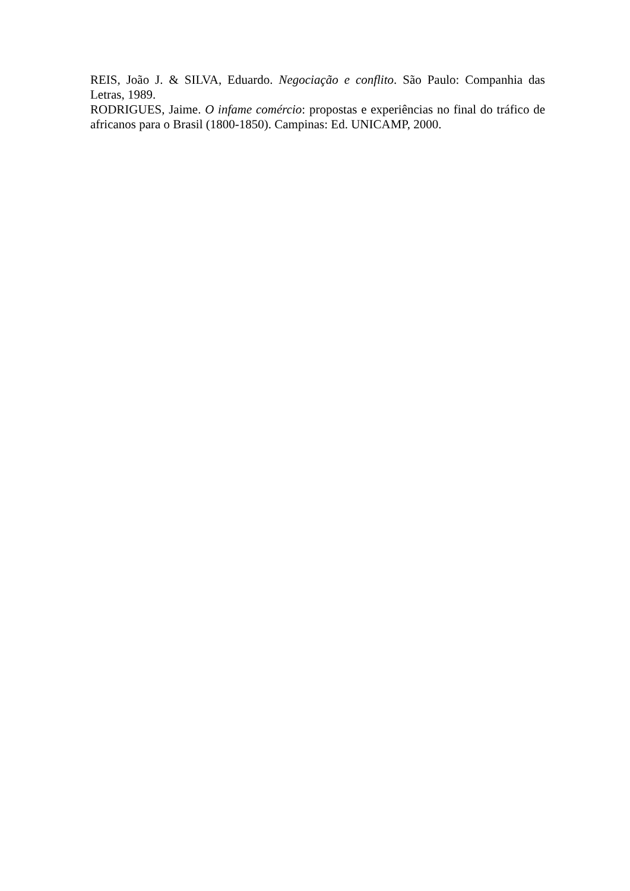REIS, João J. & SILVA, Eduardo. Negociação e conflito. São Paulo: Companhia das Letras, 1989.
RODRIGUES, Jaime. O infame comércio: propostas e experiências no final do tráfico de africanos para o Brasil (1800-1850). Campinas: Ed. UNICAMP, 2000.